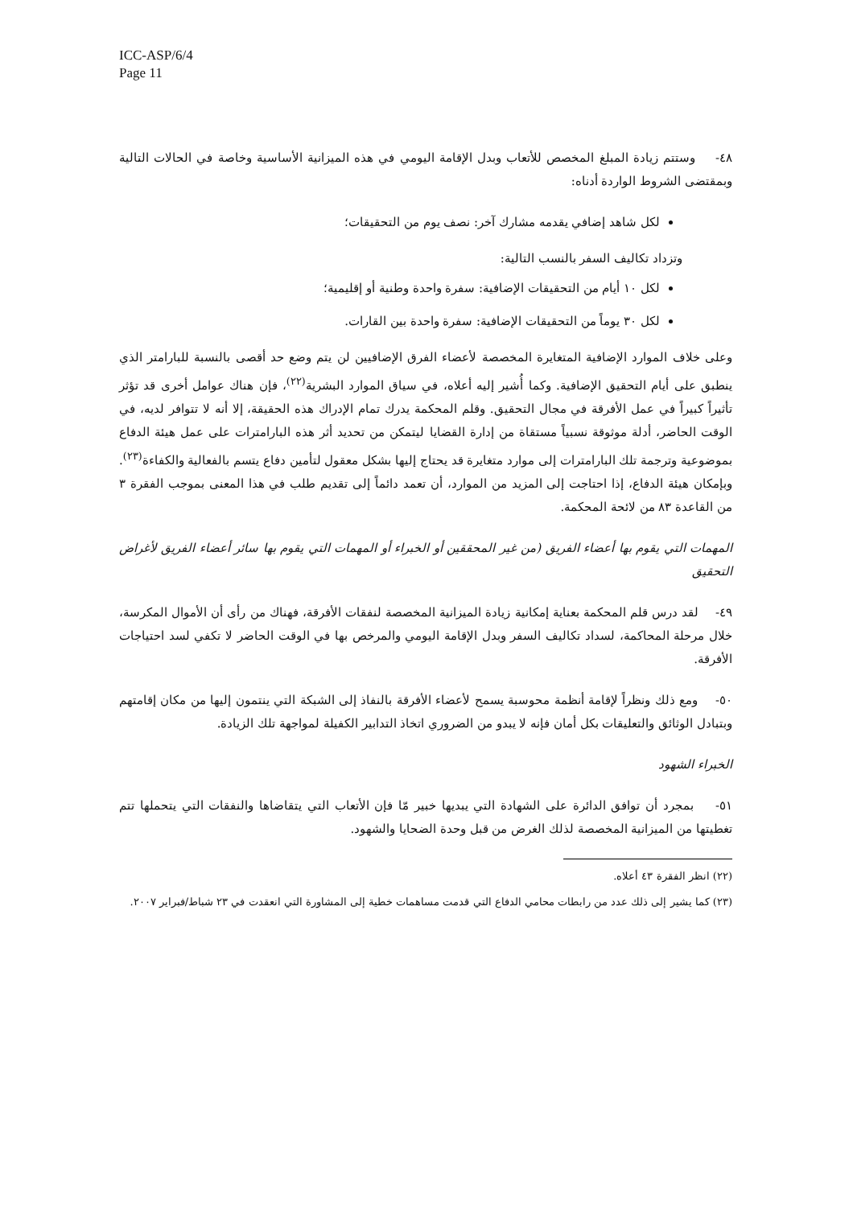ICC-ASP/6/4
Page 11
٤٨- وستتم زيادة المبلغ المخصص للأتعاب وبدل الإقامة اليومي في هذه الميزانية الأساسية وخاصة في الحالات التالية وبمقتضى الشروط الواردة أدناه:
لكل شاهد إضافي يقدمه مشارك آخر: نصف يوم من التحقيقات؛
وتزداد تكاليف السفر بالنسب التالية:
لكل ١٠ أيام من التحقيقات الإضافية: سفرة واحدة وطنية أو إقليمية؛
لكل ٣٠ يوماً من التحقيقات الإضافية: سفرة واحدة بين القارات.
وعلى خلاف الموارد الإضافية المتغايرة المخصصة لأعضاء الفرق الإضافيين لن يتم وضع حد أقصى بالنسبة للبارامتر الذي ينطبق على أيام التحقيق الإضافية. وكما أُشير إليه أعلاه، في سياق الموارد البشرية<sup>(٢٢)</sup>، فإن هناك عوامل أخرى قد تؤثر تأثيراً كبيراً في عمل الأفرقة في مجال التحقيق. وقلم المحكمة يدرك تمام الإدراك هذه الحقيقة، إلا أنه لا تتوافر لديه، في الوقت الحاضر، أدلة موثوقة نسبياً مستقاة من إدارة القضايا ليتمكن من تحديد أثر هذه البارامترات على عمل هيئة الدفاع بموضوعية وترجمة تلك البارامترات إلى موارد متغايرة قد يحتاج إليها بشكل معقول لتأمين دفاع يتسم بالفعالية والكفاءة<sup>(٢٣)</sup>. وبإمكان هيئة الدفاع، إذا احتاجت إلى المزيد من الموارد، أن تعمد دائماً إلى تقديم طلب في هذا المعنى بموجب الفقرة ٣ من القاعدة ٨٣ من لائحة المحكمة.
المهمات التي يقوم بها أعضاء الفريق (من غير المحققين أو الخبراء أو المهمات التي يقوم بها سائر أعضاء الفريق لأغراض التحقيق
٤٩- لقد درس قلم المحكمة بعناية إمكانية زيادة الميزانية المخصصة لنفقات الأفرقة، فهناك من رأى أن الأموال المكرسة، خلال مرحلة المحاكمة، لسداد تكاليف السفر وبدل الإقامة اليومي والمرخص بها في الوقت الحاضر لا تكفي لسد احتياجات الأفرقة.
٥٠- ومع ذلك ونظراً لإقامة أنظمة محوسبة يسمح لأعضاء الأفرقة بالنفاذ إلى الشبكة التي ينتمون إليها من مكان إقامتهم وبتبادل الوثائق والتعليقات بكل أمان فإنه لا يبدو من الضروري اتخاذ التدابير الكفيلة لمواجهة تلك الزيادة.
الخبراء الشهود
٥١- بمجرد أن توافق الدائرة على الشهادة التي يبديها خبير مّا فإن الأتعاب التي يتقاضاها والنفقات التي يتحملها تتم تغطيتها من الميزانية المخصصة لذلك الغرض من قبل وحدة الضحايا والشهود.
(٢٢) انظر الفقرة ٤٣ أعلاه.
(٢٣) كما يشير إلى ذلك عدد من رابطات محامي الدفاع التي قدمت مساهمات خطية إلى المشاورة التي انعقدت في ٢٣ شباط/فبراير ٢٠٠٧.